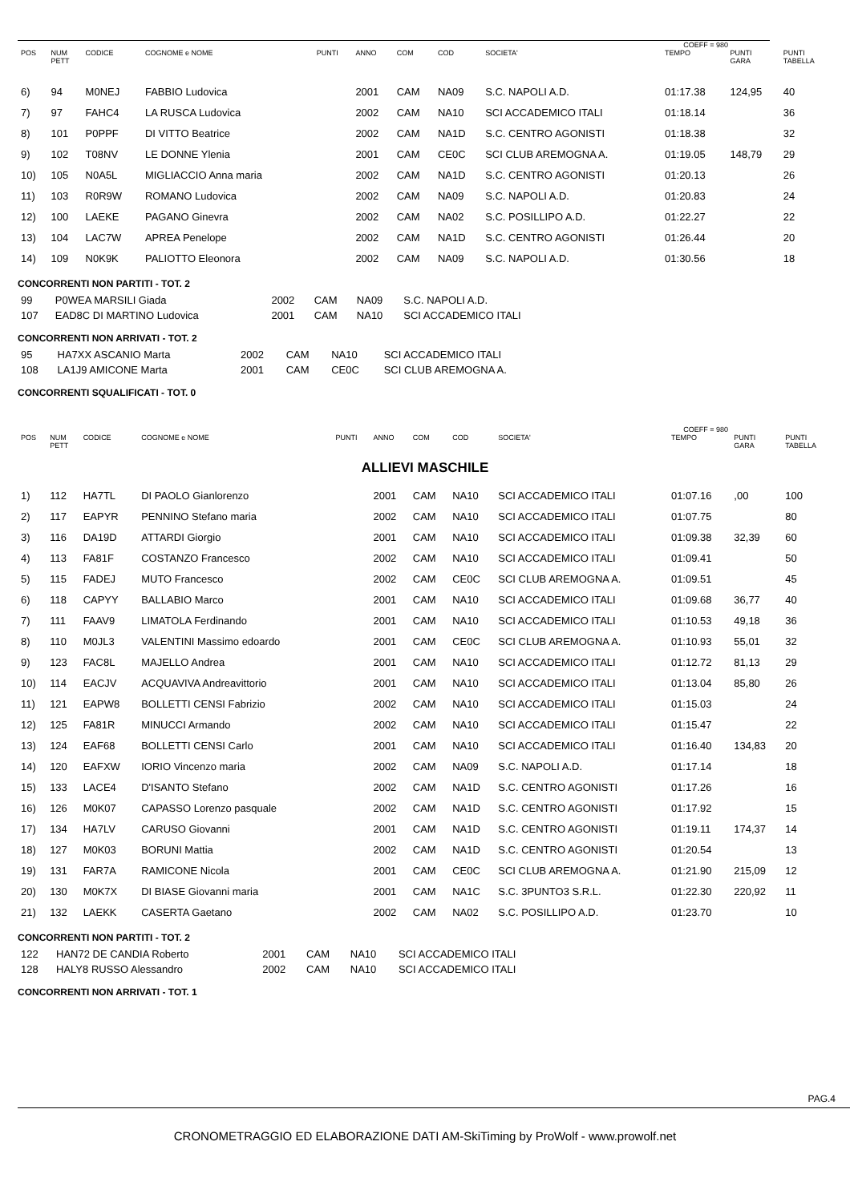| COEFF = 980 | | | | | | | | | | | |
| POS | NUM PETT | CODICE | COGNOME e NOME | PUNTI | ANNO | COM | COD | SOCIETA' | TEMPO | PUNTI GARA | PUNTI TABELLA |
| 6) | 94 | M0NEJ | FABBIO Ludovica | | 2001 | CAM | NA09 | S.C. NAPOLI A.D. | 01:17.38 | 124,95 | 40 |
| 7) | 97 | FAHC4 | LA RUSCA Ludovica | | 2002 | CAM | NA10 | SCI ACCADEMICO ITALI | 01:18.14 | | 36 |
| 8) | 101 | P0PPF | DI VITTO Beatrice | | 2002 | CAM | NA1D | S.C. CENTRO AGONISTI | 01:18.38 | | 32 |
| 9) | 102 | T08NV | LE DONNE Ylenia | | 2001 | CAM | CE0C | SCI CLUB AREMOGNA A. | 01:19.05 | 148,79 | 29 |
| 10) | 105 | N0A5L | MIGLIACCIO Anna maria | | 2002 | CAM | NA1D | S.C. CENTRO AGONISTI | 01:20.13 | | 26 |
| 11) | 103 | R0R9W | ROMANO Ludovica | | 2002 | CAM | NA09 | S.C. NAPOLI A.D. | 01:20.83 | | 24 |
| 12) | 100 | LAEKE | PAGANO Ginevra | | 2002 | CAM | NA02 | S.C. POSILLIPO A.D. | 01:22.27 | | 22 |
| 13) | 104 | LAC7W | APREA Penelope | | 2002 | CAM | NA1D | S.C. CENTRO AGONISTI | 01:26.44 | | 20 |
| 14) | 109 | N0K9K | PALIOTTO Eleonora | | 2002 | CAM | NA09 | S.C. NAPOLI A.D. | 01:30.56 | | 18 |
CONCORRENTI NON PARTITI - TOT. 2
| 99 | P0WEA MARSILI Giada | 2002 | CAM | NA09 | S.C. NAPOLI A.D. |
| 107 | EAD8C DI MARTINO Ludovica | 2001 | CAM | NA10 | SCI ACCADEMICO ITALI |
CONCORRENTI NON ARRIVATI - TOT. 2
| 95 | HA7XX ASCANIO Marta | 2002 | CAM | NA10 | SCI ACCADEMICO ITALI |
| 108 | LA1J9 AMICONE Marta | 2001 | CAM | CE0C | SCI CLUB AREMOGNA A. |
CONCORRENTI SQUALIFICATI - TOT. 0
| COEFF = 980 | | | | | | | | | | | |
| POS | NUM PETT | CODICE | COGNOME e NOME | PUNTI | ANNO | COM | COD | SOCIETA' | TEMPO | PUNTI GARA | PUNTI TABELLA |
| ALLIEVI MASCHILE | | | | | | | | | | | |
| 1) | 112 | HA7TL | DI PAOLO Gianlorenzo | | 2001 | CAM | NA10 | SCI ACCADEMICO ITALI | 01:07.16 | ,00 | 100 |
| 2) | 117 | EAPYR | PENNINO Stefano maria | | 2002 | CAM | NA10 | SCI ACCADEMICO ITALI | 01:07.75 | | 80 |
| 3) | 116 | DA19D | ATTARDI Giorgio | | 2001 | CAM | NA10 | SCI ACCADEMICO ITALI | 01:09.38 | 32,39 | 60 |
| 4) | 113 | FA81F | COSTANZO Francesco | | 2002 | CAM | NA10 | SCI ACCADEMICO ITALI | 01:09.41 | | 50 |
| 5) | 115 | FADEJ | MUTO Francesco | | 2002 | CAM | CE0C | SCI CLUB AREMOGNA A. | 01:09.51 | | 45 |
| 6) | 118 | CAPYY | BALLABIO Marco | | 2001 | CAM | NA10 | SCI ACCADEMICO ITALI | 01:09.68 | 36,77 | 40 |
| 7) | 111 | FAAV9 | LIMATOLA Ferdinando | | 2001 | CAM | NA10 | SCI ACCADEMICO ITALI | 01:10.53 | 49,18 | 36 |
| 8) | 110 | M0JL3 | VALENTINI Massimo edoardo | | 2001 | CAM | CE0C | SCI CLUB AREMOGNA A. | 01:10.93 | 55,01 | 32 |
| 9) | 123 | FAC8L | MAJELLO Andrea | | 2001 | CAM | NA10 | SCI ACCADEMICO ITALI | 01:12.72 | 81,13 | 29 |
| 10) | 114 | EACJV | ACQUAVIVA Andreavittorio | | 2001 | CAM | NA10 | SCI ACCADEMICO ITALI | 01:13.04 | 85,80 | 26 |
| 11) | 121 | EAPW8 | BOLLETTI CENSI Fabrizio | | 2002 | CAM | NA10 | SCI ACCADEMICO ITALI | 01:15.03 | | 24 |
| 12) | 125 | FA81R | MINUCCI Armando | | 2002 | CAM | NA10 | SCI ACCADEMICO ITALI | 01:15.47 | | 22 |
| 13) | 124 | EAF68 | BOLLETTI CENSI Carlo | | 2001 | CAM | NA10 | SCI ACCADEMICO ITALI | 01:16.40 | 134,83 | 20 |
| 14) | 120 | EAFXW | IORIO Vincenzo maria | | 2002 | CAM | NA09 | S.C. NAPOLI A.D. | 01:17.14 | | 18 |
| 15) | 133 | LACE4 | D'ISANTO Stefano | | 2002 | CAM | NA1D | S.C. CENTRO AGONISTI | 01:17.26 | | 16 |
| 16) | 126 | M0K07 | CAPASSO Lorenzo pasquale | | 2002 | CAM | NA1D | S.C. CENTRO AGONISTI | 01:17.92 | | 15 |
| 17) | 134 | HA7LV | CARUSO Giovanni | | 2001 | CAM | NA1D | S.C. CENTRO AGONISTI | 01:19.11 | 174,37 | 14 |
| 18) | 127 | M0K03 | BORUNI Mattia | | 2002 | CAM | NA1D | S.C. CENTRO AGONISTI | 01:20.54 | | 13 |
| 19) | 131 | FAR7A | RAMICONE Nicola | | 2001 | CAM | CE0C | SCI CLUB AREMOGNA A. | 01:21.90 | 215,09 | 12 |
| 20) | 130 | M0K7X | DI BIASE Giovanni maria | | 2001 | CAM | NA1C | S.C. 3PUNTO3 S.R.L. | 01:22.30 | 220,92 | 11 |
| 21) | 132 | LAEKK | CASERTA Gaetano | | 2002 | CAM | NA02 | S.C. POSILLIPO A.D. | 01:23.70 | | 10 |
CONCORRENTI NON PARTITI - TOT. 2
| 122 | HAN72 DE CANDIA Roberto | 2001 | CAM | NA10 | SCI ACCADEMICO ITALI |
| 128 | HALY8 RUSSO Alessandro | 2002 | CAM | NA10 | SCI ACCADEMICO ITALI |
CONCORRENTI NON ARRIVATI - TOT. 1
PAG.4
CRONOMETRAGGIO ED ELABORAZIONE DATI AM-SkiTiming by ProWolf - www.prowolf.net